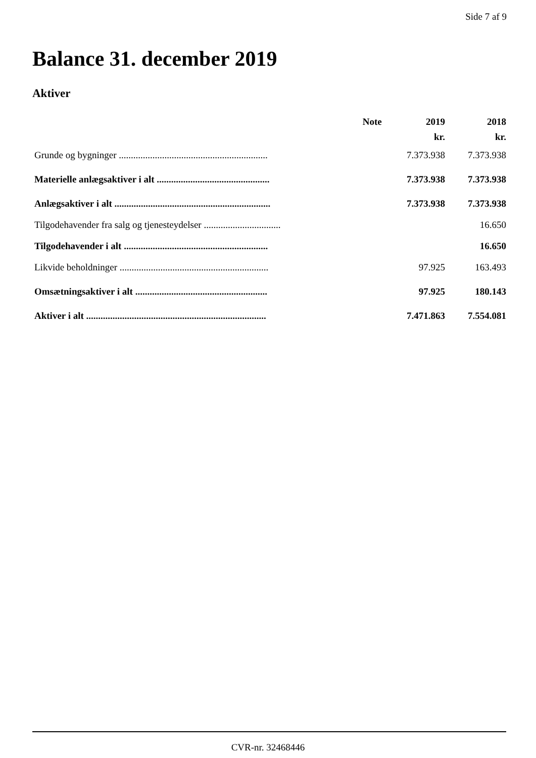Side 7 af 9
Balance 31. december 2019
Aktiver
| | Note | 2019 | 2018 |
| --- | --- | --- | --- |
| | | kr. | kr. |
| Grunde og bygninger .............................................................. | | 7.373.938 | 7.373.938 |
| Materielle anlægsaktiver i alt ............................................... | | 7.373.938 | 7.373.938 |
| Anlægsaktiver i alt ................................................................. | | 7.373.938 | 7.373.938 |
| Tilgodehavender fra salg og tjenesteydelser ................................ | | | 16.650 |
| Tilgodehavender i alt ............................................................ | | | 16.650 |
| Likvide beholdninger .............................................................. | | 97.925 | 163.493 |
| Omsætningsaktiver i alt ....................................................... | | 97.925 | 180.143 |
| Aktiver i alt ........................................................................... | | 7.471.863 | 7.554.081 |
CVR-nr. 32468446